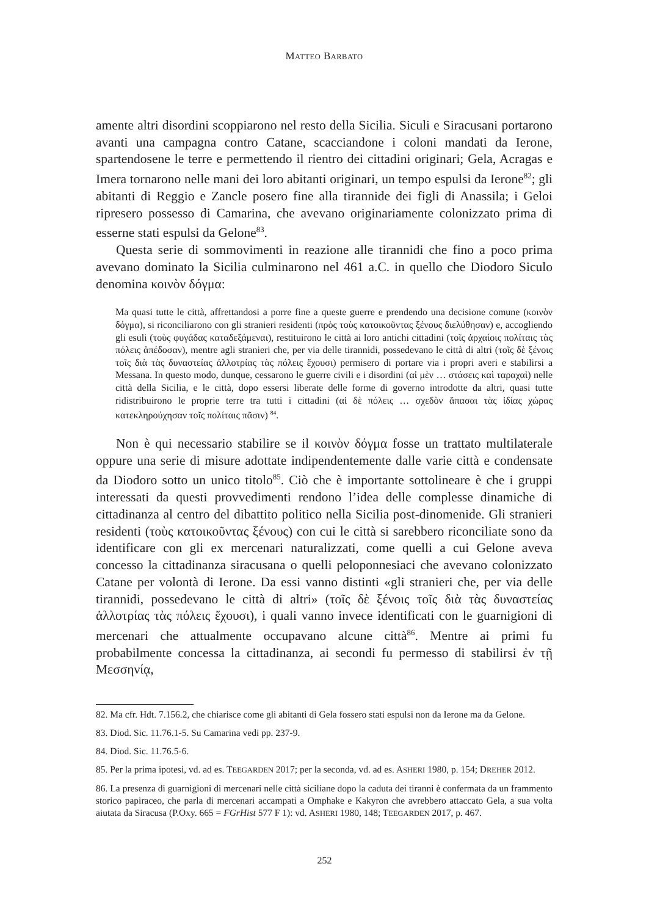MATTEO BARBATO
amente altri disordini scoppiarono nel resto della Sicilia. Siculi e Siracusani portarono avanti una campagna contro Catane, scacciandone i coloni mandati da Ierone, spartendosene le terre e permettendo il rientro dei cittadini originari; Gela, Acragas e Imera tornarono nelle mani dei loro abitanti originari, un tempo espulsi da Ierone<sup>82</sup>; gli abitanti di Reggio e Zancle posero fine alla tirannide dei figli di Anassila; i Geloi ripresero possesso di Camarina, che avevano originariamente colonizzato prima di esserne stati espulsi da Gelone<sup>83</sup>.
Questa serie di sommovimenti in reazione alle tirannidi che fino a poco prima avevano dominato la Sicilia culminarono nel 461 a.C. in quello che Diodoro Siculo denomina κοινὸν δόγμα:
Ma quasi tutte le città, affrettandosi a porre fine a queste guerre e prendendo una decisione comune (κοινὸν δόγμα), si riconciliarono con gli stranieri residenti (πρὸς τοὺς κατοικοῦντας ξένους διελύθησαν) e, accogliendo gli esuli (τοὺς φυγάδας καταδεξάμεναι), restituirono le città ai loro antichi cittadini (τοῖς ἀρχαίοις πολίταις τὰς πόλεις ἀπέδοσαν), mentre agli stranieri che, per via delle tirannidi, possedevano le città di altri (τοῖς δὲ ξένοις τοῖς διὰ τὰς δυναστείας ἀλλοτρίας τὰς πόλεις ἔχουσι) permisero di portare via i propri averi e stabilirsi a Messana. In questo modo, dunque, cessarono le guerre civili e i disordini (αἱ μὲν … στάσεις καὶ ταραχαὶ) nelle città della Sicilia, e le città, dopo essersi liberate delle forme di governo introdotte da altri, quasi tutte ridistribuirono le proprie terre tra tutti i cittadini (αἱ δὲ πόλεις … σχεδὸν ἅπασαι τὰς ἰδίας χώρας κατεκληρούχησαν τοῖς πολίταις πᾶσιν) <sup>84</sup>.
Non è qui necessario stabilire se il κοινὸν δόγμα fosse un trattato multilaterale oppure una serie di misure adottate indipendentemente dalle varie città e condensate da Diodoro sotto un unico titolo<sup>85</sup>. Ciò che è importante sottolineare è che i gruppi interessati da questi provvedimenti rendono l’idea delle complesse dinamiche di cittadinanza al centro del dibattito politico nella Sicilia post-dinomenide. Gli stranieri residenti (τοὺς κατοικοῦντας ξένους) con cui le città si sarebbero riconciliate sono da identificare con gli ex mercenari naturalizzati, come quelli a cui Gelone aveva concesso la cittadinanza siracusana o quelli peloponnesiaci che avevano colonizzato Catane per volontà di Ierone. Da essi vanno distinti «gli stranieri che, per via delle tirannidi, possedevano le città di altri» (τοῖς δὲ ξένοις τοῖς διὰ τὰς δυναστείας ἀλλοτρίας τὰς πόλεις ἔχουσι), i quali vanno invece identificati con le guarnigioni di mercenari che attualmente occupavano alcune città<sup>86</sup>. Mentre ai primi fu probabilmente concessa la cittadinanza, ai secondi fu permesso di stabilirsi ἐν τῇ Μεσσηνίᾳ,
82. Ma cfr. Hdt. 7.156.2, che chiarisce come gli abitanti di Gela fossero stati espulsi non da Ierone ma da Gelone.
83. Diod. Sic. 11.76.1-5. Su Camarina vedi pp. 237-9.
84. Diod. Sic. 11.76.5-6.
85. Per la prima ipotesi, vd. ad es. TEEGARDEN 2017; per la seconda, vd. ad es. ASHERI 1980, p. 154; DREHER 2012.
86. La presenza di guarnigioni di mercenari nelle città siciliane dopo la caduta dei tiranni è confermata da un frammento storico papiraceo, che parla di mercenari accampati a Omphake e Kakyron che avrebbero attaccato Gela, a sua volta aiutata da Siracusa (P.Oxy. 665 = FGrHist 577 F 1): vd. ASHERI 1980, 148; TEEGARDEN 2017, p. 467.
252